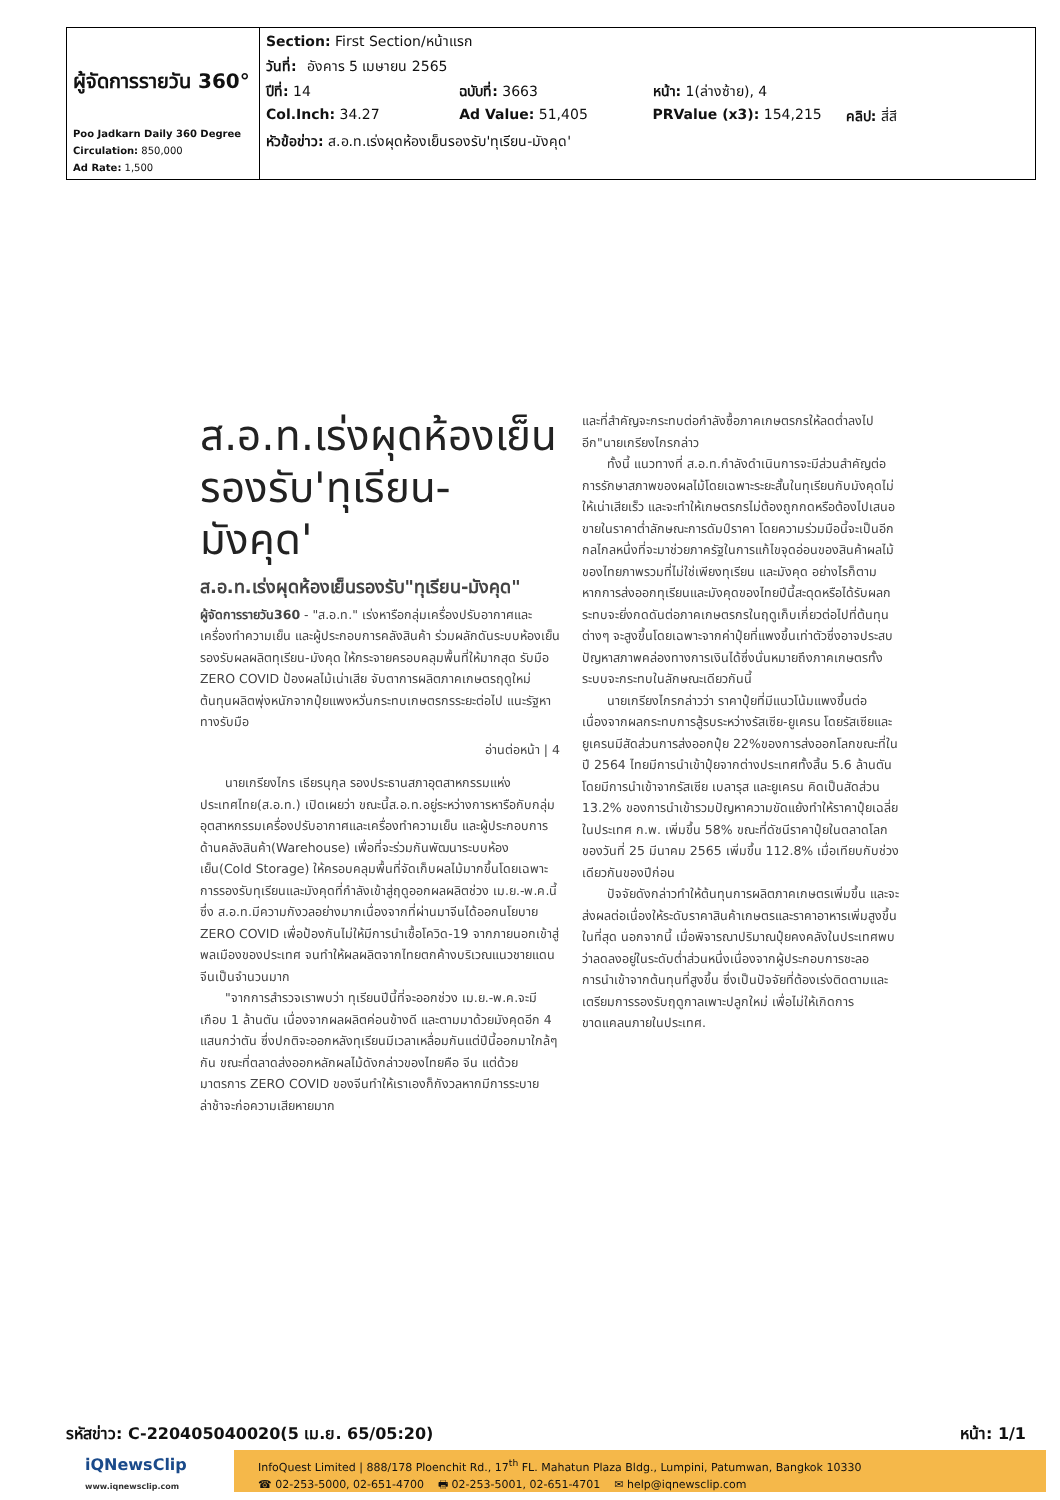| ผู้จัดการรายวัน 360° Poo Jadkarn Daily 360 Degree Circulation: 850,000 Ad Rate: 1,500 | Section: First Section/หน้าแรก วันที่: อังคาร 5 เมษายน 2565 ปีที่: 14 ฉบับที่: 3663 หน้า: 1(ล่างซ้าย), 4 Col.Inch: 34.27 Ad Value: 51,405 PRValue (x3): 154,215 คลิป: สี่สี หัวข้อข่าว: ส.อ.ท.เร่งผุดห้องเย็นรองรับ'ทุเรียน-มังคุด' |
ส.อ.ท.เร่งผุดห้องเย็น รองรับ'ทุเรียน-มังคุด'
ส.อ.ท.เร่งผุดห้องเย็นรองรับ"ทุเรียน-มังคุด"
ผู้จัดการรายวัน360 - "ส.อ.ท." เร่งหารือกลุ่มเครื่องปรับอากาศและเครื่องทำความเย็น และผู้ประกอบการคลังสินค้า ร่วมผลักดันระบบห้องเย็นรองรับผลผลิตทุเรียน-มังคุด ให้กระจายครอบคลุมพื้นที่ให้มากสุด รับมือ ZERO COVID ป้องผลไม้เน่าเสีย จับตาการผลิตภาคเกษตรฤดูใหม่ต้นทุนผลิตพุ่งหนักจากปุ๋ยแพงหวั่นกระทบเกษตรกรระยะต่อไป แนะรัฐหาทางรับมือ
อ่านต่อหน้า | 4
นายเกรียงไกร เธียรนุกุล รองประธานสภาอุตสาหกรรมแห่งประเทศไทย(ส.อ.ท.) เปิดเผยว่า ขณะนี้ส.อ.ท.อยู่ระหว่างการหารือกับกลุ่มอุตสาหกรรมเครื่องปรับอากาศและเครื่องทำความเย็น และผู้ประกอบการด้านคลังสินค้า(Warehouse) เพื่อที่จะร่วมกันพัฒนาระบบห้องเย็น(Cold Storage) ให้ครอบคลุมพื้นที่จัดเก็บผลไม้มากขึ้นโดยเฉพาะการรองรับทุเรียนและมังคุดที่กำลังเข้าสู่ฤดูออกผลผลิตช่วง เม.ย.-พ.ค.นี้ ซึ่ง ส.อ.ท.มีความกังวลอย่างมากเนื่องจากที่ผ่านมาจีนได้ออกนโยบาย ZERO COVID เพื่อป้องกันไม่ให้มีการนำเชื้อโควิด-19 จากภายนอกเข้าสู่พลเมืองของประเทศ จนทำให้ผลผลิตจากไทยตกค้างบริเวณแนวชายแดนจีนเป็นจำนวนมาก
"จากการสำรวจเราพบว่า ทุเรียนปีนี้ที่จะออกช่วง เม.ย.-พ.ค.จะมีเกือบ 1 ล้านตัน เนื่องจากผลผลิตค่อนข้างดี และตามมาด้วยมังคุดอีก 4 แสนกว่าตัน ซึ่งปกติจะออกหลังทุเรียนมีเวลาเหลื่อมกันแต่ปีนี้ออกมาใกล้ๆ กัน ขณะที่ตลาดส่งออกหลักผลไม้ดังกล่าวของไทยคือ จีน แต่ด้วยมาตรการ ZERO COVID ของจีนทำให้เราเองก็กังวลหากมีการระบายล่าช้าจะก่อความเสียหายมาก
และที่สำคัญจะกระทบต่อกำลังซื้อภาคเกษตรกรให้ลดต่ำลงไปอีก"นายเกรียงไกรกล่าว
ทั้งนี้ แนวทางที่ ส.อ.ท.กำลังดำเนินการจะมีส่วนสำคัญต่อการรักษาสภาพของผลไม้โดยเฉพาะระยะสั้นในทุเรียนกับมังคุดไม่ให้เน่าเสียเร็ว และจะทำให้เกษตรกรไม่ต้องถูกกดหรือต้องไปเสนอขายในราคาต่ำลักษณะการดัมป์ราคา โดยความร่วมมือนี้จะเป็นอีกกลไกลหนึ่งที่จะมาช่วยภาครัฐในการแก้ไขจุดอ่อนของสินค้าผลไม้ของไทยภาพรวมที่ไม่ใช่เพียงทุเรียน และมังคุด อย่างไรก็ตาม หากการส่งออกทุเรียนและมังคุดของไทยปีนี้สะดุดหรือได้รับผลกระทบจะยิ่งกดดันต่อภาคเกษตรกรในฤดูเก็บเกี่ยวต่อไปที่ต้นทุนต่างๆ จะสูงขึ้นโดยเฉพาะจากค่าปุ๋ยที่แพงขึ้นเท่าตัวซึ่งอาจประสบปัญหาสภาพคล่องทางการเงินได้ซึ่งนั่นหมายถึงภาคเกษตรทั้งระบบจะกระทบในลักษณะเดียวกันนี้
นายเกรียงไกรกล่าวว่า ราคาปุ๋ยที่มีแนวโน้มแพงขึ้นต่อเนื่องจากผลกระทบการสู้รบระหว่างรัสเซีย-ยูเครน โดยรัสเซียและยูเครนมีสัดส่วนการส่งออกปุ๋ย 22%ของการส่งออกโลกขณะที่ในปี 2564 ไทยมีการนำเข้าปุ๋ยจากต่างประเทศทั้งสิ้น 5.6 ล้านตัน โดยมีการนำเข้าจากรัสเซีย เบลารุส และยูเครน คิดเป็นสัดส่วน 13.2% ของการนำเข้ารวมปัญหาความขัดแย้งทำให้ราคาปุ๋ยเฉลี่ยในประเทศ ก.พ. เพิ่มขึ้น 58% ขณะที่ดัชนีราคาปุ๋ยในตลาดโลกของวันที่ 25 มีนาคม 2565 เพิ่มขึ้น 112.8% เมื่อเทียบกับช่วงเดียวกันของปีก่อน
ปัจจัยดังกล่าวทำให้ต้นทุนการผลิตภาคเกษตรเพิ่มขึ้น และจะส่งผลต่อเนื่องให้ระดับราคาสินค้าเกษตรและราคาอาหารเพิ่มสูงขึ้นในที่สุด นอกจากนี้ เมื่อพิจารณาปริมาณปุ๋ยคงคลังในประเทศพบว่าลดลงอยู่ในระดับต่ำส่วนหนึ่งเนื่องจากผู้ประกอบการชะลอการนำเข้าจากต้นทุนที่สูงขึ้น ซึ่งเป็นปัจจัยที่ต้องเร่งติดตามและเตรียมการรองรับฤดูกาลเพาะปลูกใหม่ เพื่อไม่ให้เกิดการขาดแคลนภายในประเทศ.
รหัสข่าว: C-220405040020(5 เม.ย. 65/05:20) หน้า: 1/1
iQNewsClip
www.iqnewsclip.com
InfoQuest Limited | 888/178 Ploenchit Rd., 17<sup>th</sup> FL. Mahatun Plaza Bldg., Lumpini, Patumwan, Bangkok 10330
☎ 02-253-5000, 02-651-4700 🖶 02-253-5001, 02-651-4701 ✉ help@iqnewsclip.com